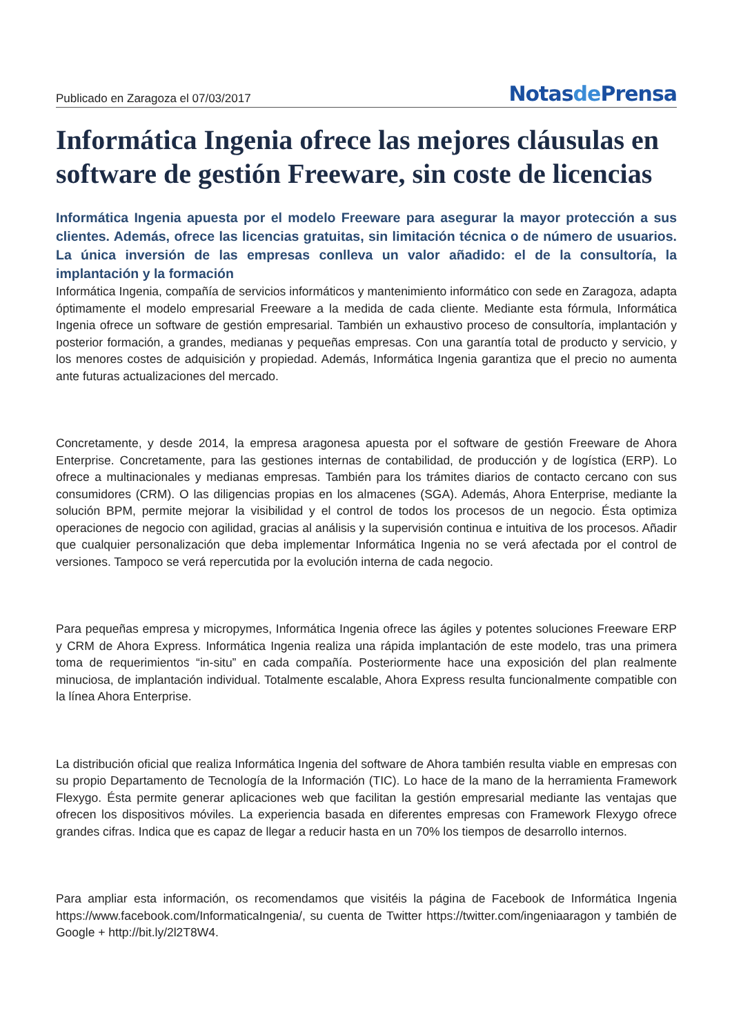Publicado en Zaragoza el 07/03/2017
Notasde Prensa
Informática Ingenia ofrece las mejores cláusulas en software de gestión Freeware, sin coste de licencias
Informática Ingenia apuesta por el modelo Freeware para asegurar la mayor protección a sus clientes. Además, ofrece las licencias gratuitas, sin limitación técnica o de número de usuarios. La única inversión de las empresas conlleva un valor añadido: el de la consultoría, la implantación y la formación
Informática Ingenia, compañía de servicios informáticos y mantenimiento informático con sede en Zaragoza, adapta óptimamente el modelo empresarial Freeware a la medida de cada cliente. Mediante esta fórmula, Informática Ingenia ofrece un software de gestión empresarial. También un exhaustivo proceso de consultoría, implantación y posterior formación, a grandes, medianas y pequeñas empresas. Con una garantía total de producto y servicio, y los menores costes de adquisición y propiedad. Además, Informática Ingenia garantiza que el precio no aumenta ante futuras actualizaciones del mercado.
Concretamente, y desde 2014, la empresa aragonesa apuesta por el software de gestión Freeware de Ahora Enterprise. Concretamente, para las gestiones internas de contabilidad, de producción y de logística (ERP). Lo ofrece a multinacionales y medianas empresas. También para los trámites diarios de contacto cercano con sus consumidores (CRM). O las diligencias propias en los almacenes (SGA). Además, Ahora Enterprise, mediante la solución BPM, permite mejorar la visibilidad y el control de todos los procesos de un negocio. Ésta optimiza operaciones de negocio con agilidad, gracias al análisis y la supervisión continua e intuitiva de los procesos. Añadir que cualquier personalización que deba implementar Informática Ingenia no se verá afectada por el control de versiones. Tampoco se verá repercutida por la evolución interna de cada negocio.
Para pequeñas empresa y micropymes, Informática Ingenia ofrece las ágiles y potentes soluciones Freeware ERP y CRM de Ahora Express. Informática Ingenia realiza una rápida implantación de este modelo, tras una primera toma de requerimientos “in-situ” en cada compañía. Posteriormente hace una exposición del plan realmente minuciosa, de implantación individual. Totalmente escalable, Ahora Express resulta funcionalmente compatible con la línea Ahora Enterprise.
La distribución oficial que realiza Informática Ingenia del software de Ahora también resulta viable en empresas con su propio Departamento de Tecnología de la Información (TIC). Lo hace de la mano de la herramienta Framework Flexygo. Ésta permite generar aplicaciones web que facilitan la gestión empresarial mediante las ventajas que ofrecen los dispositivos móviles. La experiencia basada en diferentes empresas con Framework Flexygo ofrece grandes cifras. Indica que es capaz de llegar a reducir hasta en un 70% los tiempos de desarrollo internos.
Para ampliar esta información, os recomendamos que visitéis la página de Facebook de Informática Ingenia https://www.facebook.com/InformaticaIngenia/, su cuenta de Twitter https://twitter.com/ingeniaaragon y también de Google + http://bit.ly/2l2T8W4.